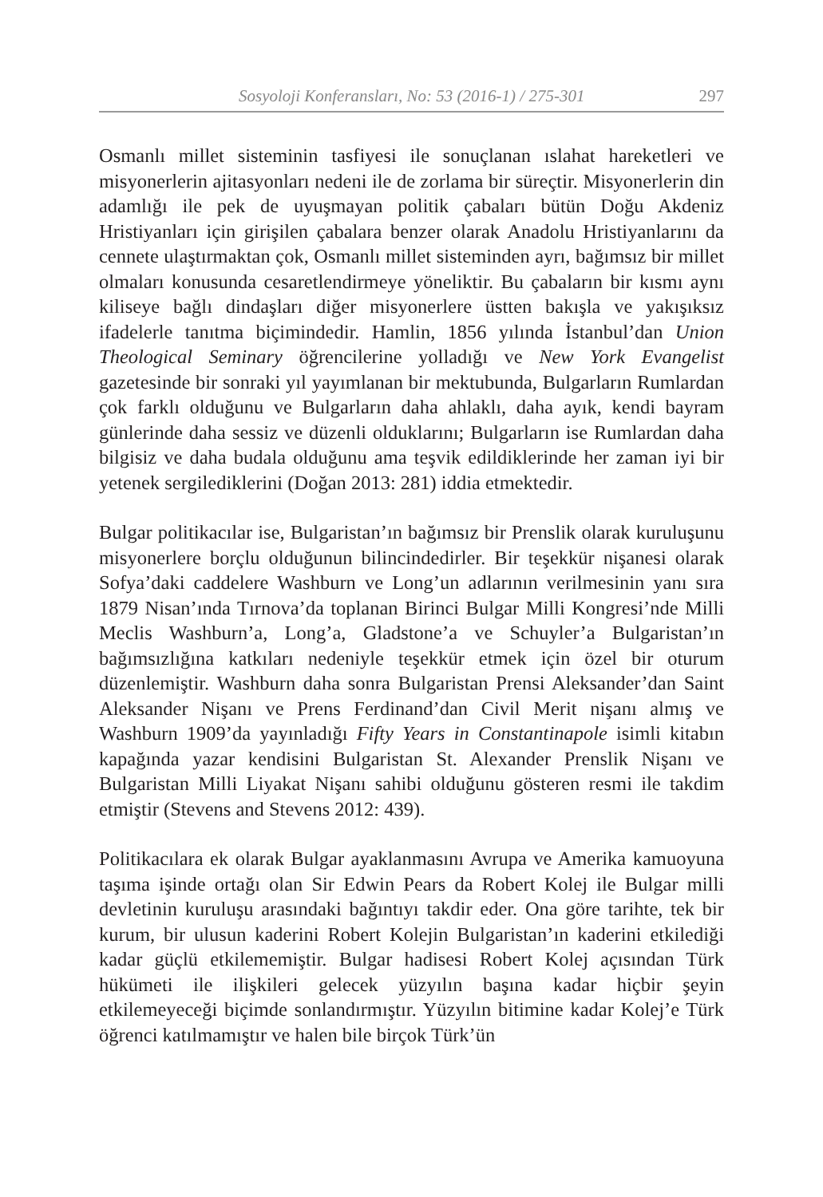Sosyoloji Konferansları, No: 53 (2016-1) / 275-301 297
Osmanlı millet sisteminin tasfiyesi ile sonuçlanan ıslahat hareketleri ve misyonerlerin ajitasyonları nedeni ile de zorlama bir süreçtir. Misyonerlerin din adamlığı ile pek de uyuşmayan politik çabaları bütün Doğu Akdeniz Hristiyanları için girişilen çabalara benzer olarak Anadolu Hristiyanlarını da cennete ulaştırmaktan çok, Osmanlı millet sisteminden ayrı, bağımsız bir millet olmaları konusunda cesaretlendirmeye yöneliktir. Bu çabaların bir kısmı aynı kiliseye bağlı dindaşları diğer misyonerlere üstten bakışla ve yakışıksız ifadelerle tanıtma biçimindedir. Hamlin, 1856 yılında İstanbul’dan Union Theological Seminary öğrencilerine yolladığı ve New York Evangelist gazetesinde bir sonraki yıl yayımlanan bir mektubunda, Bulgarların Rumlardan çok farklı olduğunu ve Bulgarların daha ahlaklı, daha ayık, kendi bayram günlerinde daha sessiz ve düzenli olduklarını; Bulgarların ise Rumlardan daha bilgisiz ve daha budala olduğunu ama teşvik edildiklerinde her zaman iyi bir yetenek sergilediklerini (Doğan 2013: 281) iddia etmektedir.
Bulgar politikacılar ise, Bulgaristan’ın bağımsız bir Prenslik olarak kuruluşunu misyonerlere borçlu olduğunun bilincindedirler. Bir teşekkür nişanesi olarak Sofya’daki caddelere Washburn ve Long’un adlarının verilmesinin yanı sıra 1879 Nisan’ında Tırnova’da toplanan Birinci Bulgar Milli Kongresi’nde Milli Meclis Washburn’a, Long’a, Gladstone’a ve Schuyler’a Bulgaristan’ın bağımsızlığına katkıları nedeniyle teşekkür etmek için özel bir oturum düzenlemiştir. Washburn daha sonra Bulgaristan Prensi Aleksander’dan Saint Aleksander Nişanı ve Prens Ferdinand’dan Civil Merit nişanı almış ve Washburn 1909’da yayınladığı Fifty Years in Constantinapole isimli kitabın kapağında yazar kendisini Bulgaristan St. Alexander Prenslik Nişanı ve Bulgaristan Milli Liyakat Nişanı sahibi olduğunu gösteren resmi ile takdim etmiştir (Stevens and Stevens 2012: 439).
Politikacılara ek olarak Bulgar ayaklanmasını Avrupa ve Amerika kamuoyuna taşıma işinde ortağı olan Sir Edwin Pears da Robert Kolej ile Bulgar milli devletinin kuruluşu arasındaki bağıntıyı takdir eder. Ona göre tarihte, tek bir kurum, bir ulusun kaderini Robert Kolejin Bulgaristan’ın kaderini etkilediği kadar güçlü etkilememiştir. Bulgar hadisesi Robert Kolej açısından Türk hükümeti ile ilişkileri gelecek yüzyılın başına kadar hiçbir şeyin etkilemeyeceği biçimde sonlandırmıştır. Yüzyılın bitimine kadar Kolej’e Türk öğrenci katılmamıştır ve halen bile birçok Türk’ün